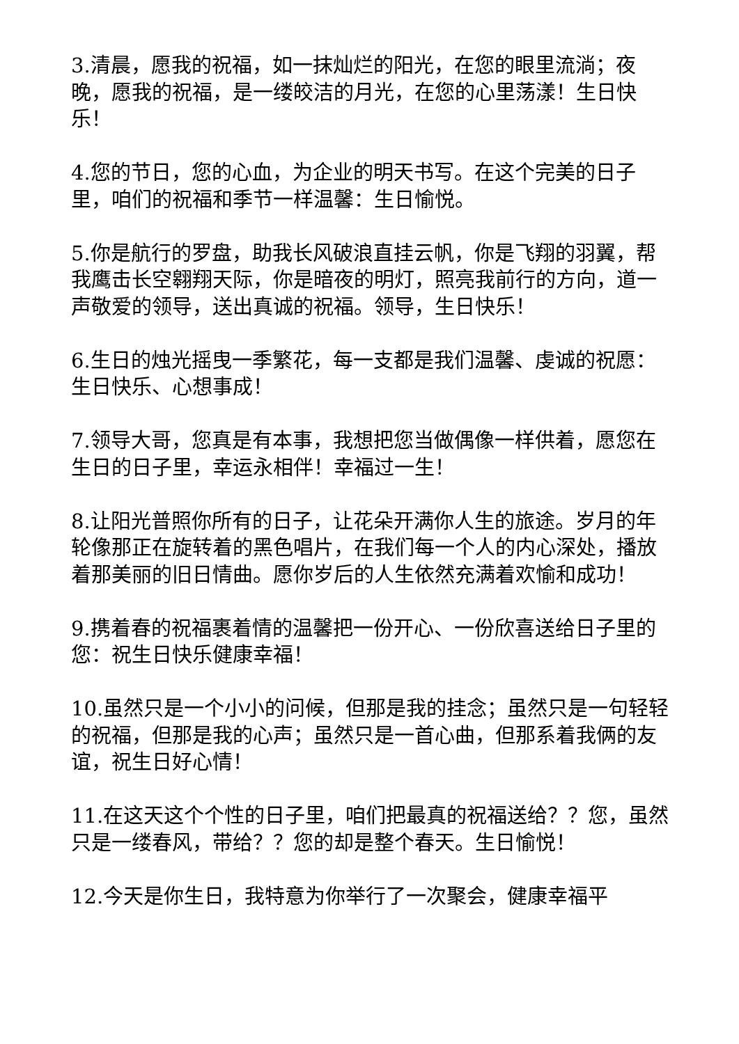3.清晨，愿我的祝福，如一抹灿烂的阳光，在您的眼里流淌；夜晚，愿我的祝福，是一缕皎洁的月光，在您的心里荡漾！生日快乐！
4.您的节日，您的心血，为企业的明天书写。在这个完美的日子里，咱们的祝福和季节一样温馨：生日愉悦。
5.你是航行的罗盘，助我长风破浪直挂云帆，你是飞翔的羽翼，帮我鹰击长空翱翔天际，你是暗夜的明灯，照亮我前行的方向，道一声敬爱的领导，送出真诚的祝福。领导，生日快乐！
6.生日的烛光摇曳一季繁花，每一支都是我们温馨、虔诚的祝愿：生日快乐、心想事成！
7.领导大哥，您真是有本事，我想把您当做偶像一样供着，愿您在生日的日子里，幸运永相伴！幸福过一生！
8.让阳光普照你所有的日子，让花朵开满你人生的旅途。岁月的年轮像那正在旋转着的黑色唱片，在我们每一个人的内心深处，播放着那美丽的旧日情曲。愿你岁后的人生依然充满着欢愉和成功！
9.携着春的祝福裹着情的温馨把一份开心、一份欣喜送给日子里的您：祝生日快乐健康幸福！
10.虽然只是一个小小的问候，但那是我的挂念；虽然只是一句轻轻的祝福，但那是我的心声；虽然只是一首心曲，但那系着我俩的友谊，祝生日好心情！
11.在这天这个个性的日子里，咱们把最真的祝福送给？？您，虽然只是一缕春风，带给？？您的却是整个春天。生日愉悦！
12.今天是你生日，我特意为你举行了一次聚会，健康幸福平